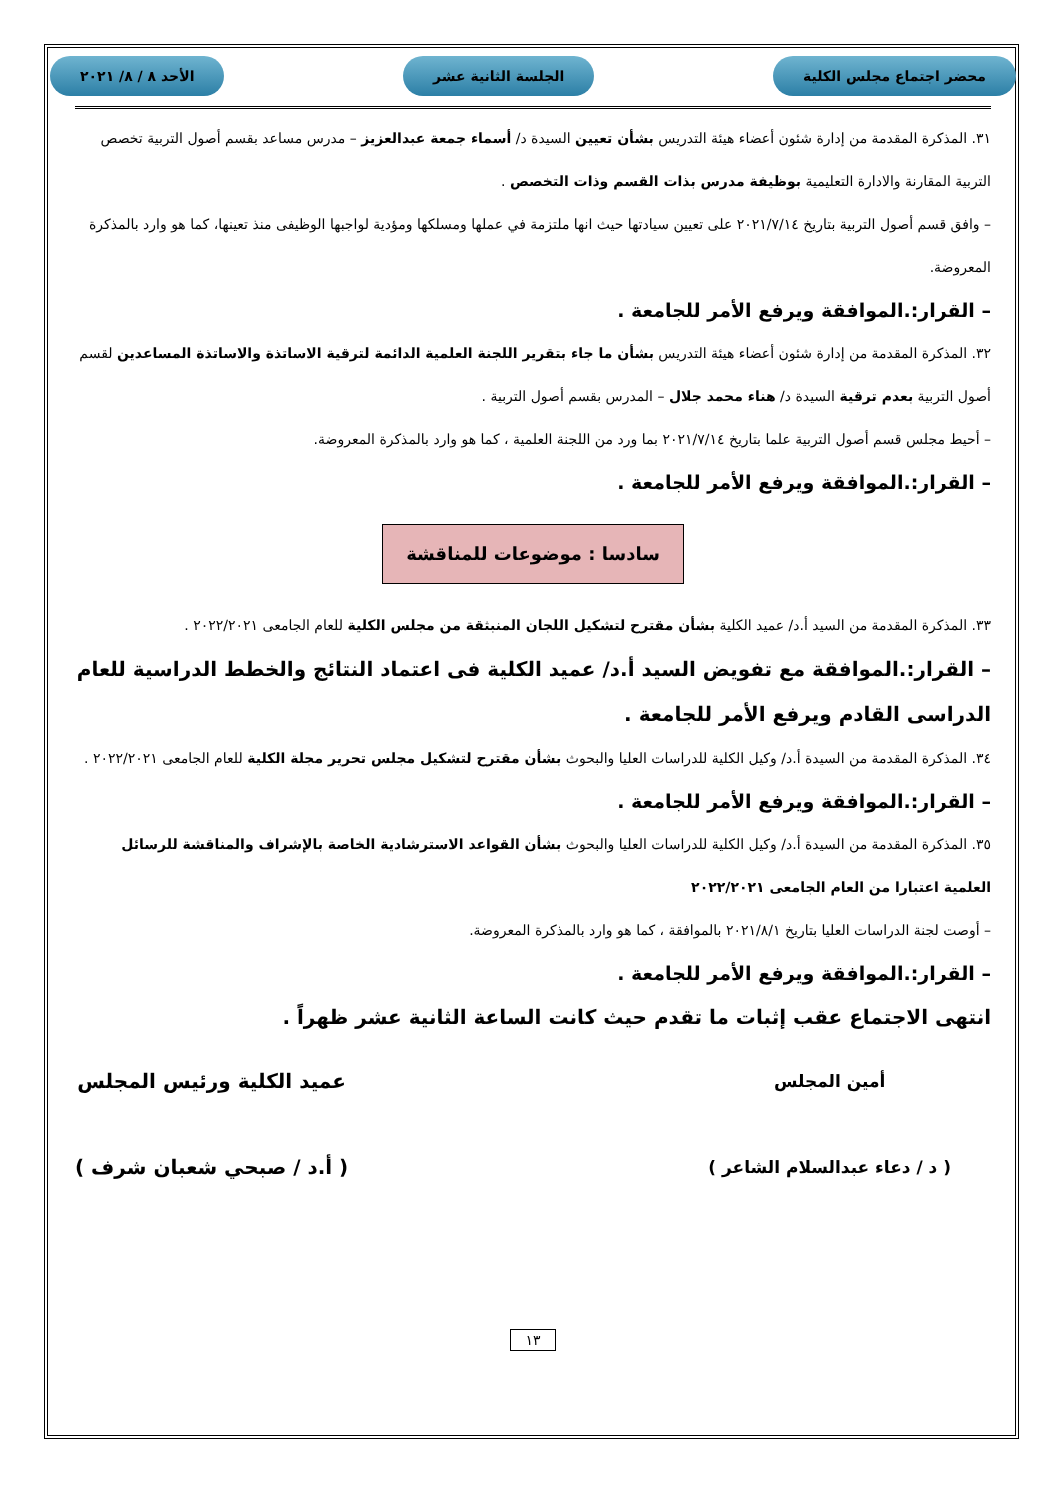محضر اجتماع مجلس الكلية الجلسة الثانية عشر الأحد ٨ / ٨/ ٢٠٢١
٣١. المذكرة المقدمة من إدارة شئون أعضاء هيئة التدريس بشأن تعيين السيدة د/ أسماء جمعة عبدالعزيز – مدرس مساعد بقسم أصول التربية تخصص التربية المقارنة والادارة التعليمية بوظيفة مدرس بذات القسم وذات التخصص .
– وافق قسم أصول التربية بتاريخ ٢٠٢١/٧/١٤ على تعيين سيادتها حيث انها ملتزمة في عملها ومسلكها ومؤدية لواجبها الوظيفى منذ تعينها، كما هو وارد بالمذكرة المعروضة.
– القرار:.الموافقة ويرفع الأمر للجامعة .
٣٢. المذكرة المقدمة من إدارة شئون أعضاء هيئة التدريس بشأن ما جاء بتقرير اللجنة العلمية الدائمة لترقية الاساتذة والاساتذة المساعدين لقسم أصول التربية بعدم ترقية السيدة د/ هناء محمد جلال – المدرس بقسم أصول التربية .
– أحيط مجلس قسم أصول التربية علما بتاريخ ٢٠٢١/٧/١٤ بما ورد من اللجنة العلمية ، كما هو وارد بالمذكرة المعروضة.
– القرار:.الموافقة ويرفع الأمر للجامعة .
سادسا : موضوعات للمناقشة
٣٣. المذكرة المقدمة من السيد أ.د/ عميد الكلية بشأن مقترح لتشكيل اللجان المنبثقة من مجلس الكلية للعام الجامعى ٢٠٢٢/٢٠٢١ .
– القرار:.الموافقة مع تفويض السيد أ.د/ عميد الكلية فى اعتماد النتائج والخطط الدراسية للعام الدراسى القادم ويرفع الأمر للجامعة .
٣٤. المذكرة المقدمة من السيدة أ.د/ وكيل الكلية للدراسات العليا والبحوث بشأن مقترح لتشكيل مجلس تحرير مجلة الكلية للعام الجامعى ٢٠٢٢/٢٠٢١ .
– القرار:.الموافقة ويرفع الأمر للجامعة .
٣٥. المذكرة المقدمة من السيدة أ.د/ وكيل الكلية للدراسات العليا والبحوث بشأن القواعد الاسترشادية الخاصة بالإشراف والمناقشة للرسائل العلمية اعتبارا من العام الجامعى ٢٠٢٢/٢٠٢١
– أوصت لجنة الدراسات العليا بتاريخ ٢٠٢١/٨/١ بالموافقة ، كما هو وارد بالمذكرة المعروضة.
– القرار:.الموافقة ويرفع الأمر للجامعة .
انتهى الاجتماع عقب إثبات ما تقدم حيث كانت الساعة الثانية عشر ظهراً .
أمين المجلس
( د / دعاء عبدالسلام الشاعر )
عميد الكلية ورئيس المجلس
( أ.د / صبحي شعبان شرف )
١٣